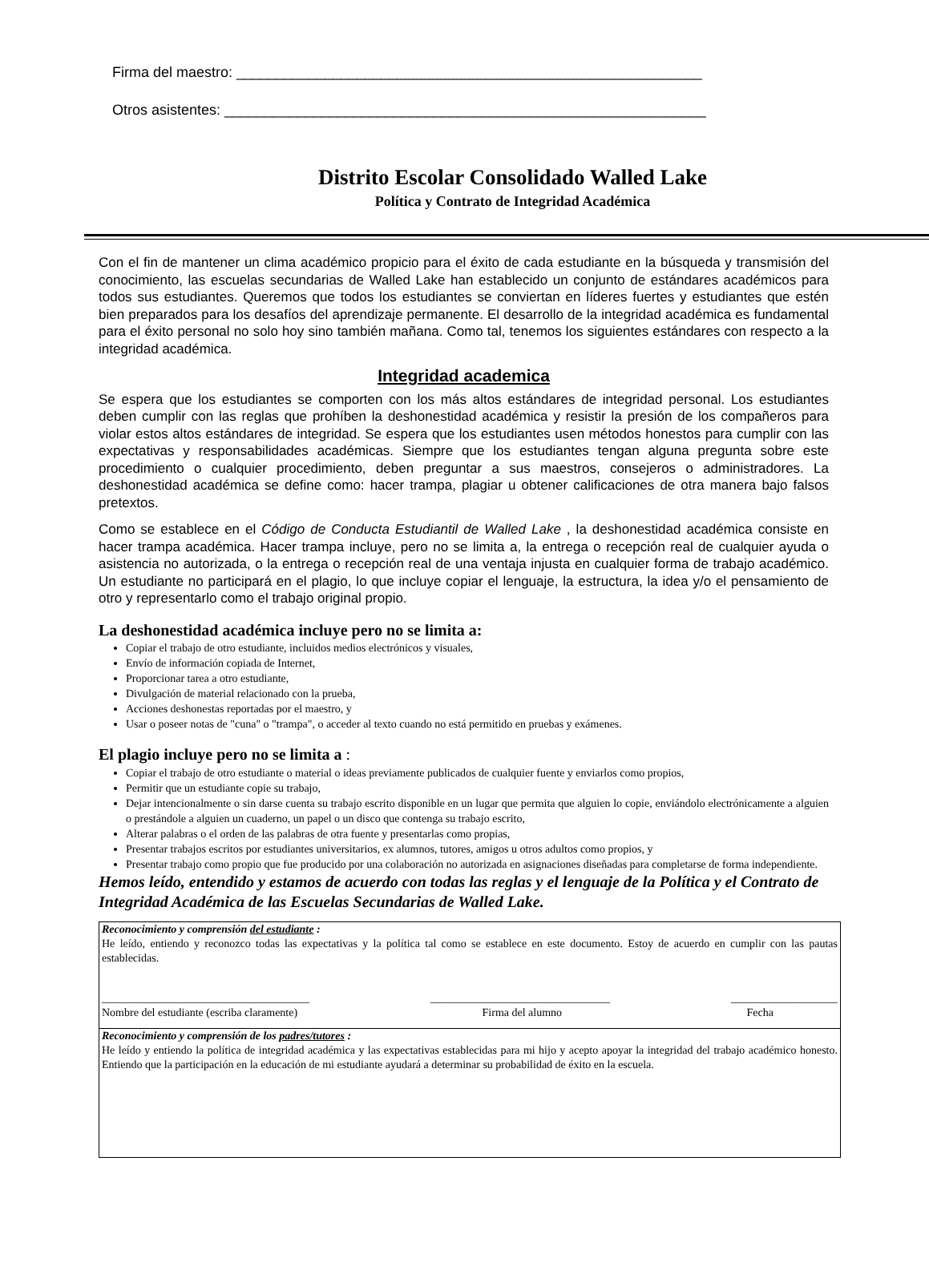Firma del maestro: __________________________________________________________
Otros asistentes: ____________________________________________________________
Distrito Escolar Consolidado Walled Lake
Política y Contrato de Integridad Académica
Con el fin de mantener un clima académico propicio para el éxito de cada estudiante en la búsqueda y transmisión del conocimiento, las escuelas secundarias de Walled Lake han establecido un conjunto de estándares académicos para todos sus estudiantes. Queremos que todos los estudiantes se conviertan en líderes fuertes y estudiantes que estén bien preparados para los desafíos del aprendizaje permanente. El desarrollo de la integridad académica es fundamental para el éxito personal no solo hoy sino también mañana. Como tal, tenemos los siguientes estándares con respecto a la integridad académica.
Integridad academica
Se espera que los estudiantes se comporten con los más altos estándares de integridad personal. Los estudiantes deben cumplir con las reglas que prohíben la deshonestidad académica y resistir la presión de los compañeros para violar estos altos estándares de integridad. Se espera que los estudiantes usen métodos honestos para cumplir con las expectativas y responsabilidades académicas. Siempre que los estudiantes tengan alguna pregunta sobre este procedimiento o cualquier procedimiento, deben preguntar a sus maestros, consejeros o administradores. La deshonestidad académica se define como: hacer trampa, plagiar u obtener calificaciones de otra manera bajo falsos pretextos.
Como se establece en el Código de Conducta Estudiantil de Walled Lake , la deshonestidad académica consiste en hacer trampa académica. Hacer trampa incluye, pero no se limita a, la entrega o recepción real de cualquier ayuda o asistencia no autorizada, o la entrega o recepción real de una ventaja injusta en cualquier forma de trabajo académico. Un estudiante no participará en el plagio, lo que incluye copiar el lenguaje, la estructura, la idea y/o el pensamiento de otro y representarlo como el trabajo original propio.
La deshonestidad académica incluye pero no se limita a:
Copiar el trabajo de otro estudiante, incluidos medios electrónicos y visuales,
Envío de información copiada de Internet,
Proporcionar tarea a otro estudiante,
Divulgación de material relacionado con la prueba,
Acciones deshonestas reportadas por el maestro, y
Usar o poseer notas de "cuna" o "trampa", o acceder al texto cuando no está permitido en pruebas y exámenes.
El plagio incluye pero no se limita a :
Copiar el trabajo de otro estudiante o material o ideas previamente publicados de cualquier fuente y enviarlos como propios,
Permitir que un estudiante copie su trabajo,
Dejar intencionalmente o sin darse cuenta su trabajo escrito disponible en un lugar que permita que alguien lo copie, enviándolo electrónicamente a alguien o prestándole a alguien un cuaderno, un papel o un disco que contenga su trabajo escrito,
Alterar palabras o el orden de las palabras de otra fuente y presentarlas como propias,
Presentar trabajos escritos por estudiantes universitarios, ex alumnos, tutores, amigos u otros adultos como propios, y
Presentar trabajo como propio que fue producido por una colaboración no autorizada en asignaciones diseñadas para completarse de forma independiente.
Hemos leído, entendido y estamos de acuerdo con todas las reglas y el lenguaje de la Política y el Contrato de Integridad Académica de las Escuelas Secundarias de Walled Lake.
Reconocimiento y comprensión del estudiante :
He leído, entiendo y reconozco todas las expectativas y la política tal como se establece en este documento. Estoy de acuerdo en cumplir con las pautas establecidas.
_____________________________________ ________________________________ ___________________
Nombre del estudiante (escriba claramente) Firma del alumno Fecha
Reconocimiento y comprensión de los padres/tutores :
He leído y entiendo la política de integridad académica y las expectativas establecidas para mi hijo y acepto apoyar la integridad del trabajo académico honesto. Entiendo que la participación en la educación de mi estudiante ayudará a determinar su probabilidad de éxito en la escuela.